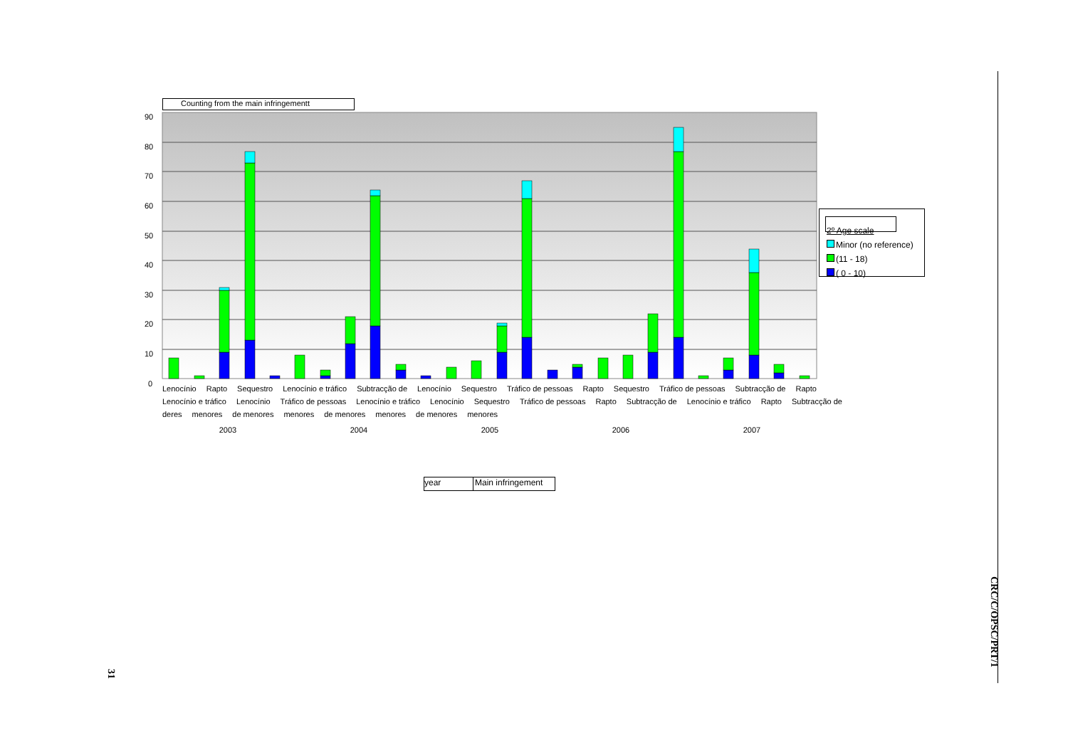Counting from the main infringementt
90
80
70
60
50
40
30
20
10
0
Lenocínio Rapto Sequestro Lenocínio e tráfico Subtracção de Lenocínio Sequestro Tráfico de pessoas Rapto Sequestro Tráfico de pessoas Subtracção de Rapto Lenocínio e tráfico Lenocínio Tráfico de pessoas Lenocínio e tráfico Lenocínio Sequestro Tráfico de pessoas Rapto Subtracção de Lenocínio e tráfico Rapto Subtracção de deres menores de menores menores de menores menores de menores menores
2003 2004 2005 2006 2007
year Main infringement
2º Age scale
Minor (no reference)
(11 - 18)
( 0 - 10)
CRC/C/OPSC/PRT/1
31